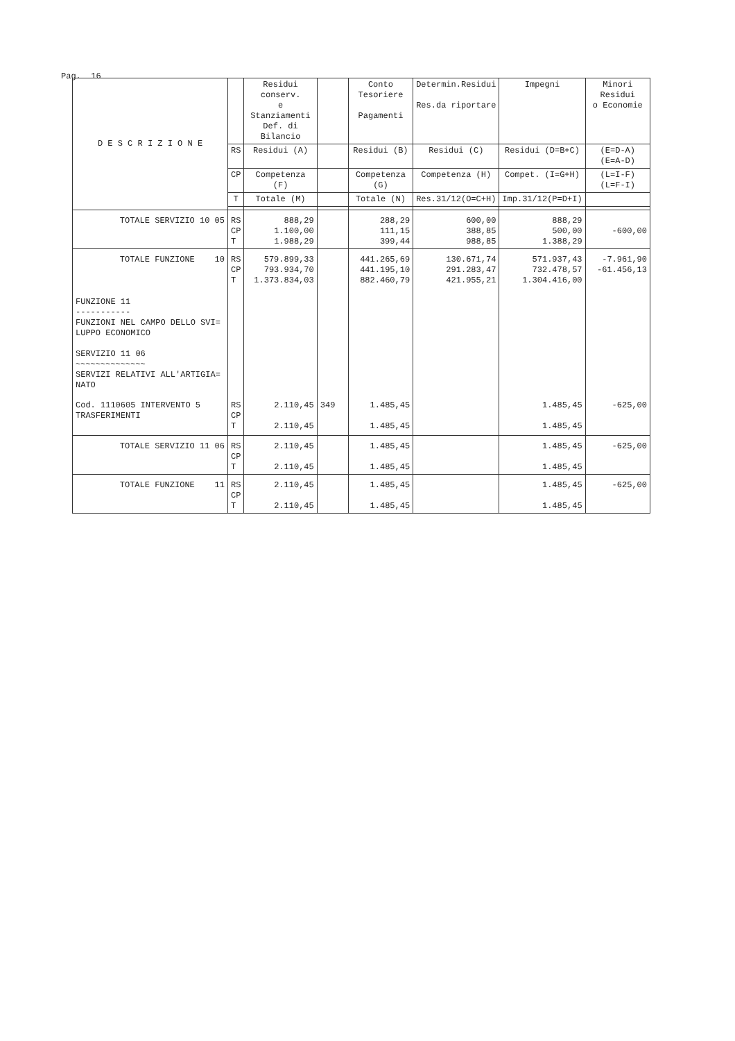Pag. 16
| D E S C R I Z I O N E | | Residui conserv. e Stanziamenti Def. di Bilancio | | Conto Tesoriere Pagamenti | Determin.Residui Res.da riportare | Impegni | Minori Residui o Economie |
| --- | --- | --- | --- | --- | --- | --- | --- |
| | RS | Residui (A) | | Residui (B) | Residui (C) | Residui (D=B+C) | (E=D-A) (E=A-D) |
| | CP | Competenza (F) | | Competenza (G) | Competenza (H) | Compet. (I=G+H) | (L=I-F) (L=F-I) |
| | T | Totale (M) | | Totale (N) | Res.31/12(O=C+H) | Imp.31/12(P=D+I) | |
| TOTALE SERVIZIO 10 05 | RS CP T | 888,29 1.100,00 1.988,29 | | 288,29 111,15 399,44 | 600,00 388,85 988,85 | 888,29 500,00 1.388,29 | -600,00 |
| TOTALE FUNZIONE 10 | RS CP T | 579.899,33 793.934,70 1.373.834,03 | | 441.265,69 441.195,10 882.460,79 | 130.671,74 291.283,47 421.955,21 | 571.937,43 732.478,57 1.304.416,00 | -7.961,90 -61.456,13 |
| FUNZIONE 11 ----------- FUNZIONI NEL CAMPO DELLO SVI= LUPPO ECONOMICO SERVIZIO 11 06 ~~~~~~~~~~~~~~ SERVIZI RELATIVI ALL'ARTIGIA= NATO | | | | | | | |
| Cod. 1110605 INTERVENTO 5 TRASFERIMENTI | RS CP T | 2.110,45 2.110,45 | 349 | 1.485,45 1.485,45 | | 1.485,45 1.485,45 | -625,00 |
| TOTALE SERVIZIO 11 06 | RS CP T | 2.110,45 2.110,45 | | 1.485,45 1.485,45 | | 1.485,45 1.485,45 | -625,00 |
| TOTALE FUNZIONE 11 | RS CP T | 2.110,45 2.110,45 | | 1.485,45 1.485,45 | | 1.485,45 1.485,45 | -625,00 |